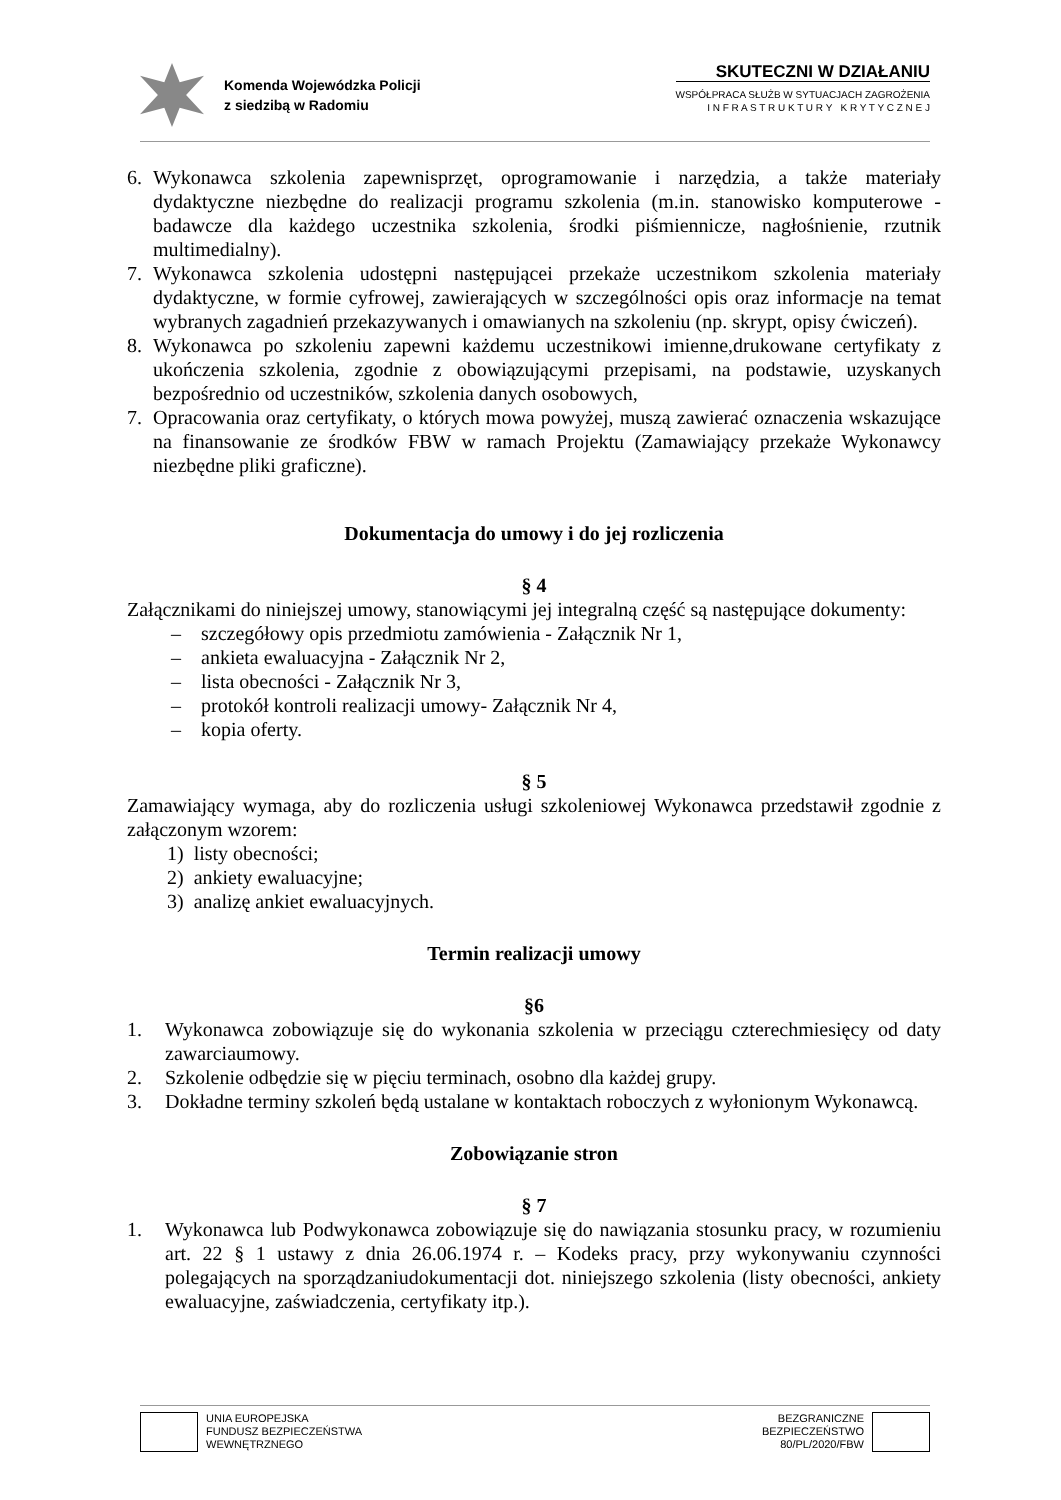Komenda Wojewódzka Policji
z siedzibą w Radomiu
SKUTECZNI W DZIAŁANIU
WSPÓŁPRACA SŁUŻB W SYTUACJACH ZAGROŻENIA
I N F R A S T R U K T U R Y K R Y T Y C Z N E J
6. Wykonawca szkolenia zapewnisprzęt, oprogramowanie i narzędzia, a także materiały dydaktyczne niezbędne do realizacji programu szkolenia (m.in. stanowisko komputerowe - badawcze dla każdego uczestnika szkolenia, środki piśmiennicze, nagłośnienie, rzutnik multimedialny).
7. Wykonawca szkolenia udostępni następującei przekaże uczestnikom szkolenia materiały dydaktyczne, w formie cyfrowej, zawierających w szczególności opis oraz informacje na temat wybranych zagadnień przekazywanych i omawianych na szkoleniu (np. skrypt, opisy ćwiczeń).
8. Wykonawca po szkoleniu zapewni każdemu uczestnikowi imienne,drukowane certyfikaty z ukończenia szkolenia, zgodnie z obowiązującymi przepisami, na podstawie, uzyskanych bezpośrednio od uczestników, szkolenia danych osobowych,
7. Opracowania oraz certyfikaty, o których mowa powyżej, muszą zawierać oznaczenia wskazujące na finansowanie ze środków FBW w ramach Projektu (Zamawiający przekaże Wykonawcy niezbędne pliki graficzne).
Dokumentacja do umowy i do jej rozliczenia
§ 4
Załącznikami do niniejszej umowy, stanowiącymi jej integralną część są następujące dokumenty:
– szczegółowy opis przedmiotu zamówienia - Załącznik Nr 1,
– ankieta ewaluacyjna - Załącznik Nr 2,
– lista obecności - Załącznik Nr 3,
– protokół kontroli realizacji umowy- Załącznik Nr 4,
– kopia oferty.
§ 5
Zamawiający wymaga, aby do rozliczenia usługi szkoleniowej Wykonawca przedstawił zgodnie z załączonym wzorem:
1) listy obecności;
2) ankiety ewaluacyjne;
3) analizę ankiet ewaluacyjnych.
Termin realizacji umowy
§6
1. Wykonawca zobowiązuje się do wykonania szkolenia w przeciągu czterechmiesięcy od daty zawarciaumowy.
2. Szkolenie odbędzie się w pięciu terminach, osobno dla każdej grupy.
3. Dokładne terminy szkoleń będą ustalane w kontaktach roboczych z wyłonionym Wykonawcą.
Zobowiązanie stron
§ 7
1. Wykonawca lub Podwykonawca zobowiązuje się do nawiązania stosunku pracy, w rozumieniu art. 22 § 1 ustawy z dnia 26.06.1974 r. – Kodeks pracy, przy wykonywaniu czynności polegających na sporządzaniudokumentacji dot. niniejszego szkolenia (listy obecności, ankiety ewaluacyjne, zaświadczenia, certyfikaty itp.).
UNIA EUROPEJSKA
FUNDUSZ BEZPIECZEŃSTWA
WEWNĘTRZNEGO
BEZGRANICZNE
BEZPIECZEŃSTWO
80/PL/2020/FBW